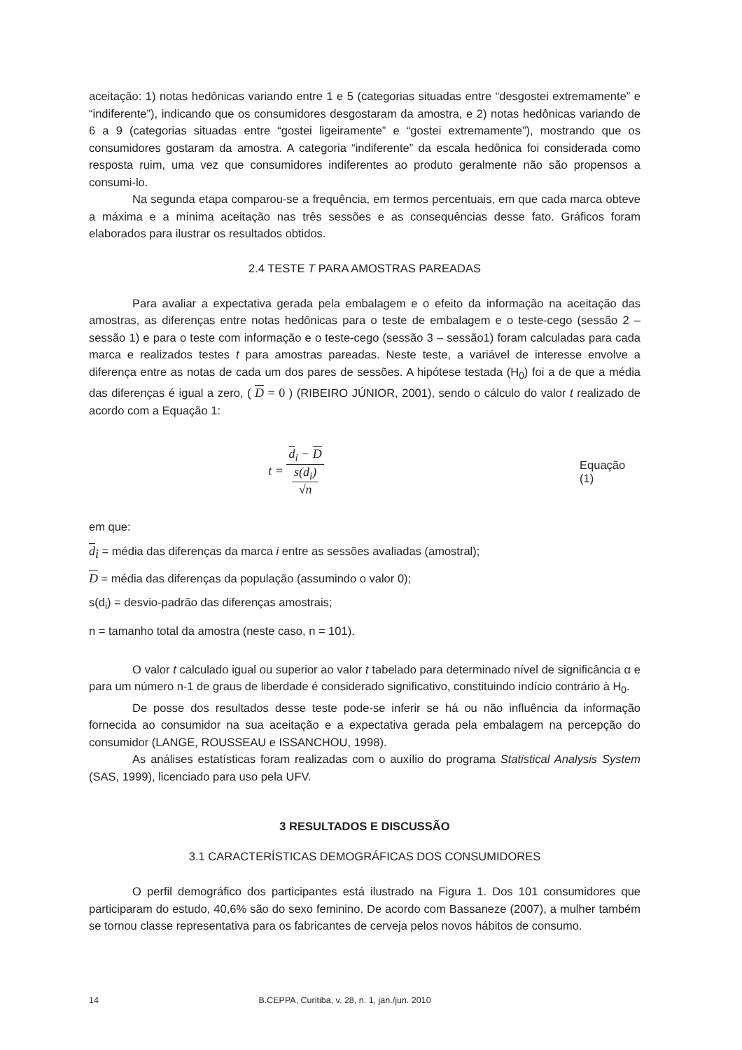aceitação: 1) notas hedônicas variando entre 1 e 5 (categorias situadas entre “desgostei extremamente” e “indiferente”), indicando que os consumidores desgostaram da amostra, e 2) notas hedônicas variando de 6 a 9 (categorias situadas entre “gostei ligeiramente” e “gostei extremamente”), mostrando que os consumidores gostaram da amostra. A categoria “indiferente” da escala hedônica foi considerada como resposta ruim, uma vez que consumidores indiferentes ao produto geralmente não são propensos a consumi-lo.
Na segunda etapa comparou-se a frequência, em termos percentuais, em que cada marca obteve a máxima e a mínima aceitação nas três sessões e as consequências desse fato. Gráficos foram elaborados para ilustrar os resultados obtidos.
2.4 TESTE T PARA AMOSTRAS PAREADAS
Para avaliar a expectativa gerada pela embalagem e o efeito da informação na aceitação das amostras, as diferenças entre notas hedônicas para o teste de embalagem e o teste-cego (sessão 2 – sessão 1) e para o teste com informação e o teste-cego (sessão 3 – sessão1) foram calculadas para cada marca e realizados testes t para amostras pareadas. Neste teste, a variável de interesse envolve a diferença entre as notas de cada um dos pares de sessões. A hipótese testada (H<sub>0</sub>) foi a de que a média das diferenças é igual a zero, ( D = 0 ) (RIBEIRO JÚNIOR, 2001), sendo o cálculo do valor t realizado de acordo com a Equação 1:
t = d<sub>i</sub> − D s(d<sub>i</sub>) √n Equação (1)
em que:
d<sub>i</sub> = média das diferenças da marca i entre as sessões avaliadas (amostral);
D = média das diferenças da população (assumindo o valor 0);
s(d<sub>i</sub>) = desvio-padrão das diferenças amostrais;
n = tamanho total da amostra (neste caso, n = 101).
O valor t calculado igual ou superior ao valor t tabelado para determinado nível de significância α e para um número n-1 de graus de liberdade é considerado significativo, constituindo indício contrário à H<sub>0</sub>.
De posse dos resultados desse teste pode-se inferir se há ou não influência da informação fornecida ao consumidor na sua aceitação e a expectativa gerada pela embalagem na percepção do consumidor (LANGE, ROUSSEAU e ISSANCHOU, 1998).
As análises estatísticas foram realizadas com o auxílio do programa Statistical Analysis System (SAS, 1999), licenciado para uso pela UFV.
3 RESULTADOS E DISCUSSÃO
3.1 CARACTERÍSTICAS DEMOGRÁFICAS DOS CONSUMIDORES
O perfil demográfico dos participantes está ilustrado na Figura 1. Dos 101 consumidores que participaram do estudo, 40,6% são do sexo feminino. De acordo com Bassaneze (2007), a mulher também se tornou classe representativa para os fabricantes de cerveja pelos novos hábitos de consumo.
14 B.CEPPA, Curitiba, v. 28, n. 1, jan./jun. 2010